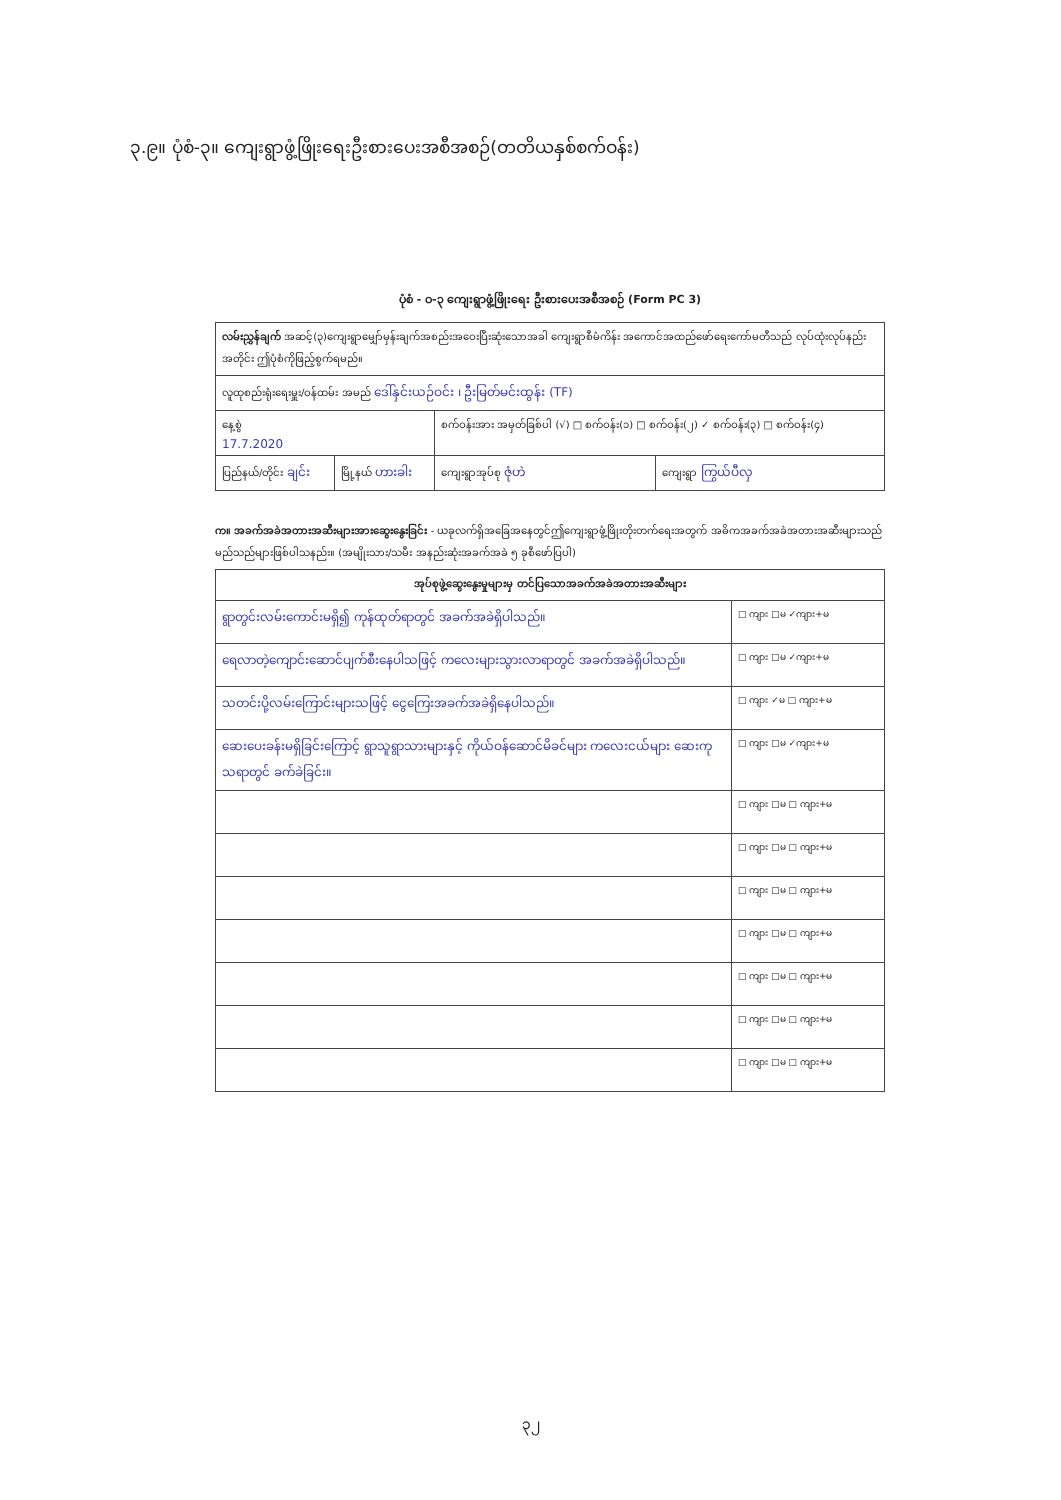၃.၉။ ပုံစံ-၃။ ကျေးရွာဖွံ့ဖြိုးရေးဦးစားပေးအစီအစဉ်(တတိယနှစ်စက်ဝန်း)
ပုံစံ - ဝ-၃ ကျေးရွာဖွံ့ဖြိုးရေး ဦးစားပေးအစီအစဉ် (Form PC 3)
| လမ်းညွှန်ချက် အဆင့်(၃)ကျေးရွာမျှော်မှန်းချက်အစည်းအဝေးပြီးဆုံးသောအခါ ကျေးရွာစီမံကိန်း အကောင်အထည်ဖော်ရေးကော်မတီသည် လုပ်ထုံးလုပ်နည်းအတိုင်း ဤပုံစံကိုဖြည့်စွက်ရမည်။ | | | |
| လူထုစည်းရုံးရေးမှူး/ဝန်ထမ်း အမည် ဒေါ်နှင်းယဉ်ဝင်း ၊ ဦးမြတ်မင်းထွန်း (TF) | | | |
| နေ့စွဲ 17.7.2020 | | စက်ဝန်းအား အမှတ်ခြစ်ပါ (√) □ စက်ဝန်း(၁) □ စက်ဝန်း(၂) ✓ စက်ဝန်း(၃) □ စက်ဝန်း(၄) | |
| ပြည်နယ်/တိုင်း ချင်း | မြို့နယ် ဟားခါး | ကျေးရွာအုပ်စု ဇုံဟဲ | ကျေးရွာ ကြွယ်ပီလှ |
က။ အခက်အခဲအတားအဆီးများအားဆွေးနွေးခြင်း - ယခုလက်ရှိအခြေအနေတွင်ဤကျေးရွာဖွံ့ဖြိုးတိုးတက်ရေးအတွက် အဓိကအခက်အခဲအတားအဆီးများသည် မည်သည်များဖြစ်ပါသနည်း။ (အမျိုးသား/သမီး အနည်းဆုံးအခက်အခဲ ၅ ခုစီဖော်ပြပါ)
| အုပ်စုဖွဲ့ဆွေးနွေးမှုများမှ တင်ပြသောအခက်အခဲအတားအဆီးများ | |
| --- | --- |
| ရွာတွင်းလမ်းကောင်းမရှိ၍ ကုန်ထုတ်ရာတွင် အခက်အခဲရှိပါသည်။ | □ ကျား □မ ✓ကျား+မ |
| ရေလာတဲ့ကျောင်းဆောင်ပျက်စီးနေပါသဖြင့် ကလေးများသွားလာရာတွင် အခက်အခဲရှိပါသည်။ | □ ကျား □မ ✓ကျား+မ |
| သတင်းပို့လမ်းကြောင်းများသဖြင့် ငွေကြေးအခက်အခဲရှိနေပါသည်။ | □ ကျား ✓မ □ ကျား+မ |
| ဆေးပေးခန်းမရှိခြင်းကြောင့် ရွာသူရွာသားများနှင့် ကိုယ်ဝန်ဆောင်မိခင်များ ကလေးငယ်များ ဆေးကုသရာတွင် ခက်ခဲခြင်း။ | □ ကျား □မ ✓ကျား+မ |
| | □ ကျား □မ □ ကျား+မ |
| | □ ကျား □မ □ ကျား+မ |
| | □ ကျား □မ □ ကျား+မ |
| | □ ကျား □မ □ ကျား+မ |
| | □ ကျား □မ □ ကျား+မ |
| | □ ကျား □မ □ ကျား+မ |
| | □ ကျား □မ □ ကျား+မ |
၃၂